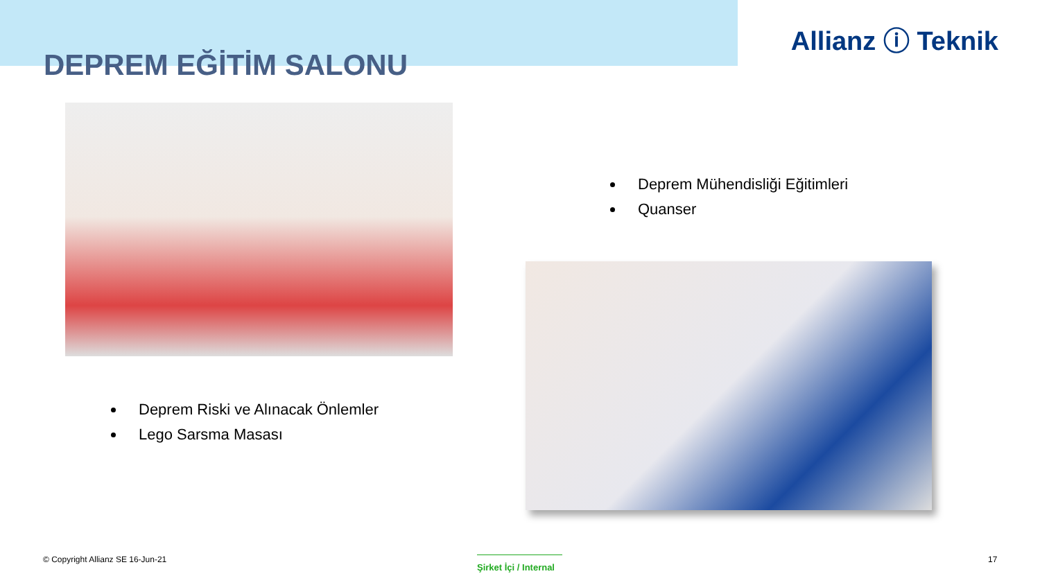Allianz ⓘ Teknik
DEPREM EĞİTİM SALONU
Deprem Mühendisliği Eğitimleri
Quanser
Deprem Riski ve Alınacak Önlemler
Lego Sarsma Masası
© Copyright Allianz SE 16-Jun-21
Şirket İçi / Internal
17